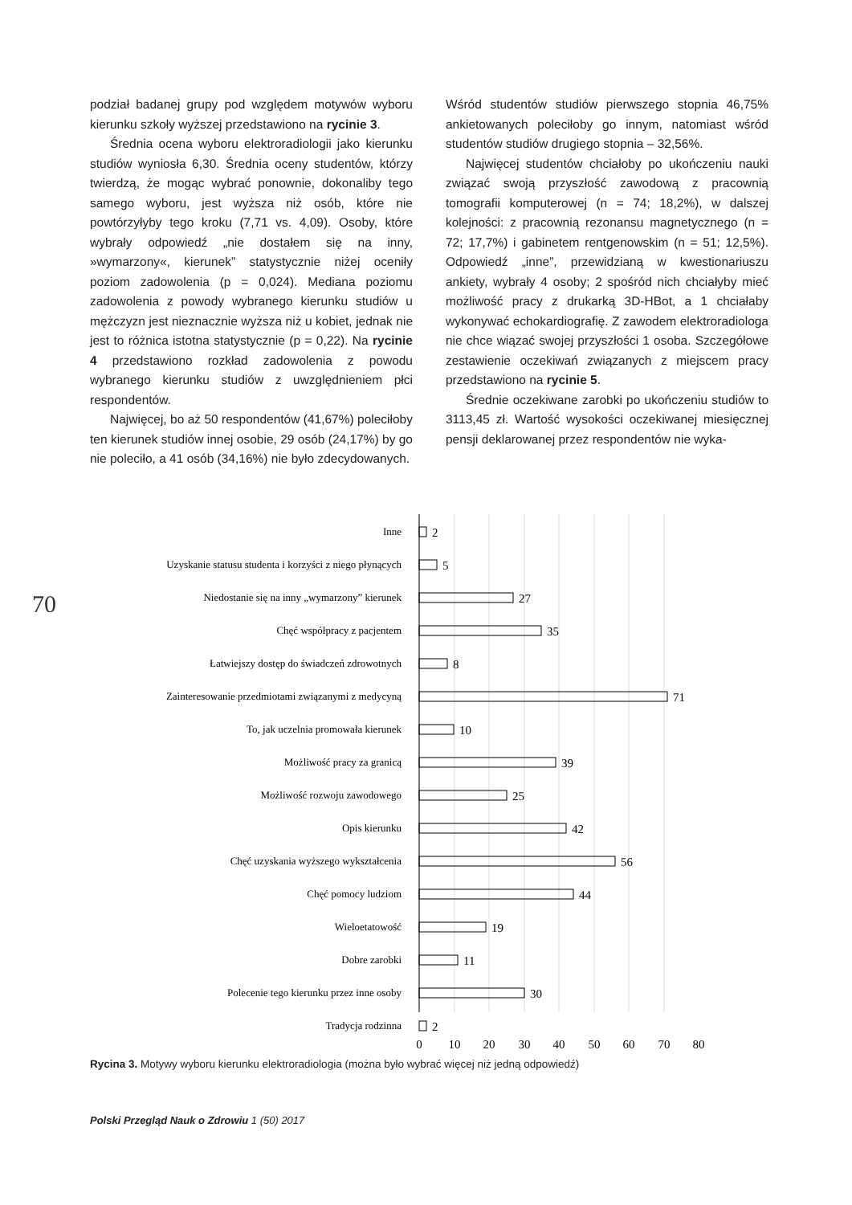podział badanej grupy pod względem motywów wyboru kierunku szkoły wyższej przedstawiono na rycinie 3.
Średnia ocena wyboru elektroradiologii jako kierunku studiów wyniosła 6,30. Średnia oceny studentów, którzy twierdzą, że mogąc wybrać ponownie, dokonaliby tego samego wyboru, jest wyższa niż osób, które nie powtórzyłyby tego kroku (7,71 vs. 4,09). Osoby, które wybrały odpowiedź „nie dostałem się na inny, »wymarzony«, kierunek” statystycznie niżej oceniły poziom zadowolenia (p = 0,024). Mediana poziomu zadowolenia z powody wybranego kierunku studiów u mężczyzn jest nieznacznie wyższa niż u kobiet, jednak nie jest to różnica istotna statystycznie (p = 0,22). Na rycinie 4 przedstawiono rozkład zadowolenia z powodu wybranego kierunku studiów z uwzględnieniem płci respondentów.
Najwięcej, bo aż 50 respondentów (41,67%) poleciłoby ten kierunek studiów innej osobie, 29 osób (24,17%) by go nie poleciło, a 41 osób (34,16%) nie było zdecydowanych.
Wśród studentów studiów pierwszego stopnia 46,75% ankietowanych poleciłoby go innym, natomiast wśród studentów studiów drugiego stopnia – 32,56%.
Najwięcej studentów chciałoby po ukończeniu nauki związać swoją przyszłość zawodową z pracownią tomografii komputerowej (n = 74; 18,2%), w dalszej kolejności: z pracownią rezonansu magnetycznego (n = 72; 17,7%) i gabinetem rentgenowskim (n = 51; 12,5%). Odpowiedź „inne”, przewidzianą w kwestionariuszu ankiety, wybrały 4 osoby; 2 spośród nich chciałyby mieć możliwość pracy z drukarką 3D-HBot, a 1 chciałaby wykonywać echokardiografię. Z zawodem elektroradiologa nie chce wiązać swojej przyszłości 1 osoba. Szczegółowe zestawienie oczekiwań związanych z miejscem pracy przedstawiono na rycinie 5.
Średnie oczekiwane zarobki po ukończeniu studiów to 3113,45 zł. Wartość wysokości oczekiwanej miesięcznej pensji deklarowanej przez respondentów nie wyka-
70
Inne
Uzyskanie statusu studenta i korzyści z niego płynących
Niedostanie się na inny „wymarzony” kierunek
Chęć współpracy z pacjentem
Łatwiejszy dostęp do świadczeń zdrowotnych
Zainteresowanie przedmiotami związanymi z medycyną
To, jak uczelnia promowała kierunek
Możliwość pracy za granicą
Możliwość rozwoju zawodowego
Opis kierunku
Chęć uzyskania wyższego wykształcenia
Chęć pomocy ludziom
Wieloetatowość
Dobre zarobki
Polecenie tego kierunku przez inne osoby
Tradycja rodzinna
2
5
27
35
8
71
10
39
25
42
56
44
19
11
30
2
0
10
20
30
40
50
60
70
80
Rycina 3. Motywy wyboru kierunku elektroradiologia (można było wybrać więcej niż jedną odpowiedź)
Polski Przegląd Nauk o Zdrowiu 1 (50) 2017